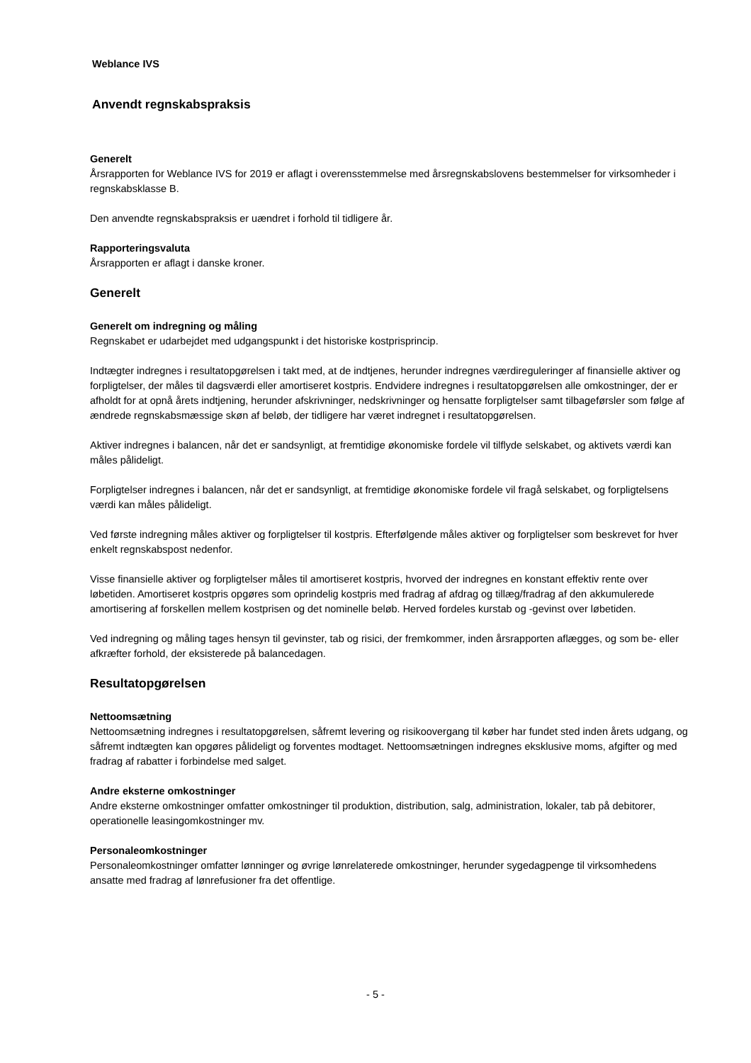Weblance IVS
Anvendt regnskabspraksis
Generelt
Årsrapporten for Weblance IVS for 2019 er aflagt i overensstemmelse med årsregnskabslovens bestemmelser for virksomheder i regnskabsklasse B.
Den anvendte regnskabspraksis er uændret i forhold til tidligere år.
Rapporteringsvaluta
Årsrapporten er aflagt i danske kroner.
Generelt
Generelt om indregning og måling
Regnskabet er udarbejdet med udgangspunkt i det historiske kostprisprincip.
Indtægter indregnes i resultatopgørelsen i takt med, at de indtjenes, herunder indregnes værdireguleringer af finansielle aktiver og forpligtelser, der måles til dagsværdi eller amortiseret kostpris. Endvidere indregnes i resultatopgørelsen alle omkostninger, der er afholdt for at opnå årets indtjening, herunder afskrivninger, nedskrivninger og hensatte forpligtelser samt tilbageførsler som følge af ændrede regnskabsmæssige skøn af beløb, der tidligere har været indregnet i resultatopgørelsen.
Aktiver indregnes i balancen, når det er sandsynligt, at fremtidige økonomiske fordele vil tilflyde selskabet, og aktivets værdi kan måles pålideligt.
Forpligtelser indregnes i balancen, når det er sandsynligt, at fremtidige økonomiske fordele vil fragå selskabet, og forpligtelsens værdi kan måles pålideligt.
Ved første indregning måles aktiver og forpligtelser til kostpris. Efterfølgende måles aktiver og forpligtelser som beskrevet for hver enkelt regnskabspost nedenfor.
Visse finansielle aktiver og forpligtelser måles til amortiseret kostpris, hvorved der indregnes en konstant effektiv rente over løbetiden. Amortiseret kostpris opgøres som oprindelig kostpris med fradrag af afdrag og tillæg/fradrag af den akkumulerede amortisering af forskellen mellem kostprisen og det nominelle beløb. Herved fordeles kurstab og -gevinst over løbetiden.
Ved indregning og måling tages hensyn til gevinster, tab og risici, der fremkommer, inden årsrapporten aflægges, og som be- eller afkræfter forhold, der eksisterede på balancedagen.
Resultatopgørelsen
Nettoomsætning
Nettoomsætning indregnes i resultatopgørelsen, såfremt levering og risikoovergang til køber har fundet sted inden årets udgang, og såfremt indtægten kan opgøres pålideligt og forventes modtaget. Nettoomsætningen indregnes eksklusive moms, afgifter og med fradrag af rabatter i forbindelse med salget.
Andre eksterne omkostninger
Andre eksterne omkostninger omfatter omkostninger til produktion, distribution, salg, administration, lokaler, tab på debitorer, operationelle leasingomkostninger mv.
Personaleomkostninger
Personaleomkostninger omfatter lønninger og øvrige lønrelaterede omkostninger, herunder sygedagpenge til virksomhedens ansatte med fradrag af lønrefusioner fra det offentlige.
- 5 -